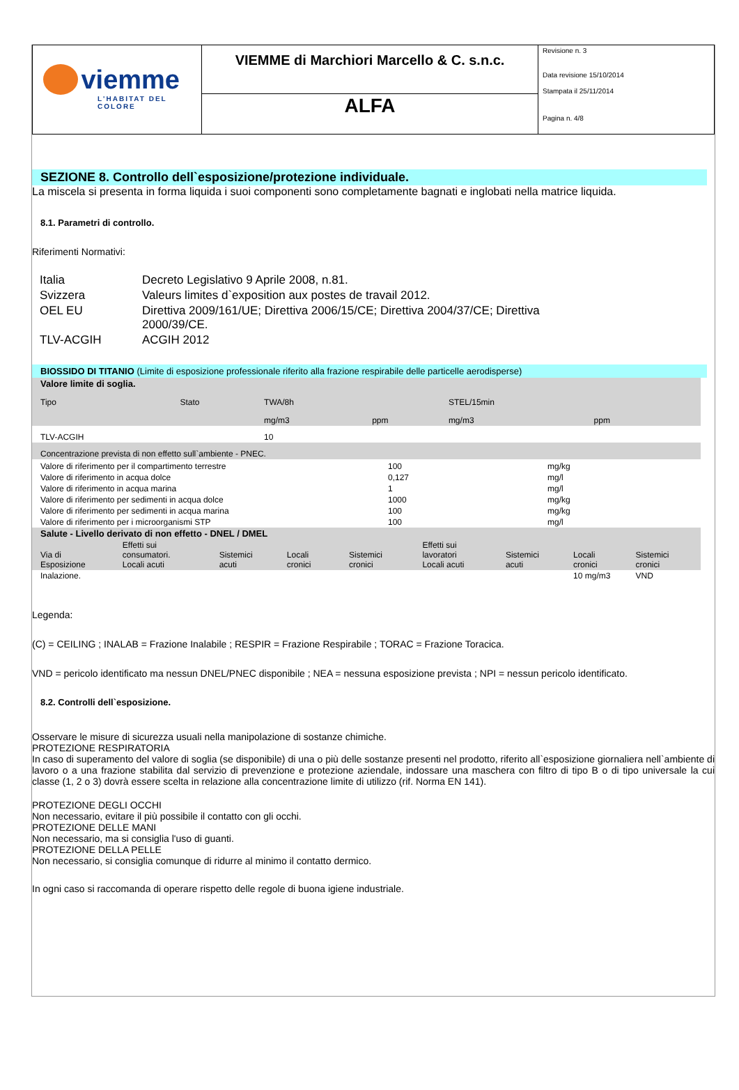| viemme L'HABITAT DEL COLORE | VIEMME di Marchiori Marcello & C. s.n.c. | Revisione n. 3 Data revisione 15/10/2014 Stampata il 25/11/2014 Pagina n. 4/8 |
| | ALFA | |
SEZIONE 8. Controllo dell`esposizione/protezione individuale.
La miscela si presenta in forma liquida i suoi componenti sono completamente bagnati e inglobati nella matrice liquida.
8.1. Parametri di controllo.
Riferimenti Normativi:
| Italia | Decreto Legislativo 9 Aprile 2008, n.81. |
| Svizzera | Valeurs limites d`exposition aux postes de travail 2012. |
| OEL EU | Direttiva 2009/161/UE; Direttiva 2006/15/CE; Direttiva 2004/37/CE; Direttiva 2000/39/CE. |
| TLV-ACGIH | ACGIH 2012 |
BIOSSIDO DI TITANIO (Limite di esposizione professionale riferito alla frazione respirabile delle particelle aerodisperse)
| Valore limite di soglia. | | | | | | |
| Tipo | Stato | TWA/8h | | STEL/15min | | |
| | | mg/m3 | ppm | mg/m3 | ppm | |
| TLV-ACGIH | | 10 | | | | |
| Concentrazione prevista di non effetto sull`ambiente - PNEC. | | | | | | |
| Valore di riferimento per il compartimento terrestre | 100 | mg/kg |
| Valore di riferimento in acqua dolce | 0,127 | mg/l |
| Valore di riferimento in acqua marina | 1 | mg/l |
| Valore di riferimento per sedimenti in acqua dolce | 1000 | mg/kg |
| Valore di riferimento per sedimenti in acqua marina | 100 | mg/kg |
| Valore di riferimento per i microorganismi STP | 100 | mg/l |
| Salute - Livello derivato di non effetto - DNEL / DMEL | | | | | | | | |
| Via di Esposizione | Effetti sui consumatori. Locali acuti | Sistemici acuti | Locali cronici | Sistemici cronici | Effetti sui lavoratori Locali acuti | Sistemici acuti | Locali cronici | Sistemici cronici |
| Inalazione. | | | | | | | 10 mg/m3 | VND |
Legenda:
(C) = CEILING ; INALAB = Frazione Inalabile ; RESPIR = Frazione Respirabile ; TORAC = Frazione Toracica.
VND = pericolo identificato ma nessun DNEL/PNEC disponibile ; NEA = nessuna esposizione prevista ; NPI = nessun pericolo identificato.
8.2. Controlli dell`esposizione.
Osservare le misure di sicurezza usuali nella manipolazione di sostanze chimiche.
PROTEZIONE RESPIRATORIA
In caso di superamento del valore di soglia (se disponibile) di una o più delle sostanze presenti nel prodotto, riferito all`esposizione giornaliera nell`ambiente di lavoro o a una frazione stabilita dal servizio di prevenzione e protezione aziendale, indossare una maschera con filtro di tipo B o di tipo universale la cui classe (1, 2 o 3) dovrà essere scelta in relazione alla concentrazione limite di utilizzo (rif. Norma EN 141).
PROTEZIONE DEGLI OCCHI
Non necessario, evitare il più possibile il contatto con gli occhi.
PROTEZIONE DELLE MANI
Non necessario, ma si consiglia l'uso di guanti.
PROTEZIONE DELLA PELLE
Non necessario, si consiglia comunque di ridurre al minimo il contatto dermico.
In ogni caso si raccomanda di operare rispetto delle regole di buona igiene industriale.